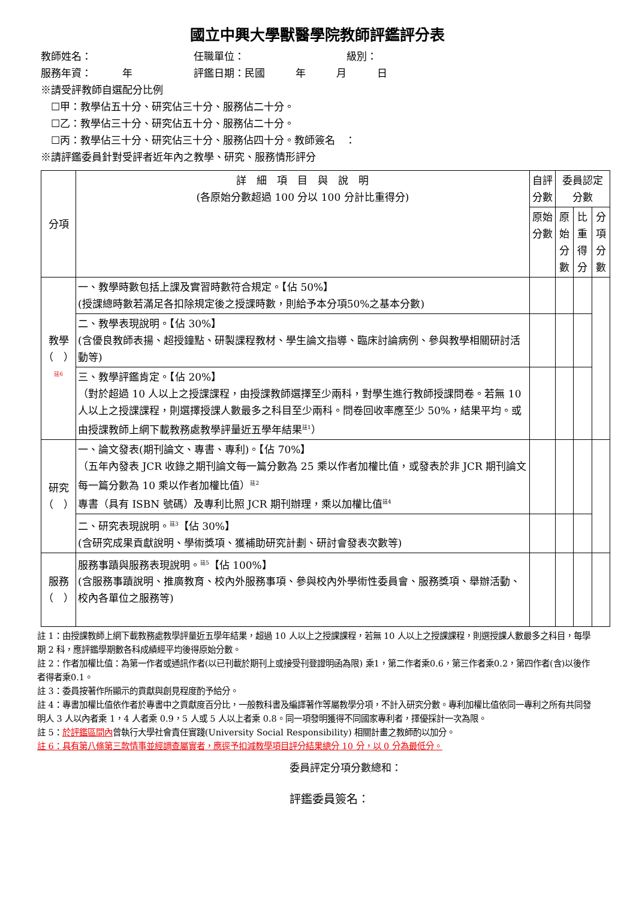國立中興大學獸醫學院教師評鑑評分表
教師姓名：　　　　　　　　　　任職單位：　　　　　　　　　　級別：
服務年資：　　　年　　　　　　評鑑日期：民國　　　年　　　月　　　日
※請受評教師自選配分比例
　☐甲：教學佔五十分、研究佔三十分、服務佔二十分。
　☐乙：教學佔三十分、研究佔五十分、服務佔二十分。
　☐丙：教學佔三十分、研究佔三十分、服務佔四十分。教師簽名　：
※請評鑑委員針對受評者近年內之教學、研究、服務情形評分
| 分項 | 詳 細 項 目 與 說 明 (各原始分數超過 100 分以 100 分計比重得分) | 自評分數 | 委員認定分數 | | |
| --- | --- | --- | --- | --- | --- |
| | | 原始分數 | 原始 分數 | 比重 得分 | 分項 分數 |
| 教學（ ） <sup>註6</sup> | 一、教學時數包括上課及實習時數符合規定。【佔 50%】 (授課總時數若滿足各扣除規定後之授課時數，則給予本分項50%之基本分數) | | | | |
| | 二、教學表現說明。【佔 30%】 (含優良教師表揚、超授鐘點、研製課程教材、學生論文指導、臨床討論病例、參與教學相關研討活動等) | | | | |
| | 三、教學評鑑肯定。【佔 20%】 （對於超過 10 人以上之授課課程，由授課教師選擇至少兩科，對學生進行教師授課問卷。若無 10 人以上之授課課程，則選擇授課人數最多之科目至少兩科。問卷回收率應至少 50%，結果平均。或由授課教師上網下載教務處教學評量近五學年結果<sup>註1</sup>） | | | | |
| 研究（ ） | 一、論文發表(期刊論文、專書、專利)。【佔 70%】 （五年內發表 JCR 收錄之期刊論文每一篇分數為 25 乘以作者加權比值，或發表於非 JCR 期刊論文每一篇分數為 10 乘以作者加權比值）<sup>註2</sup> 專書（具有 ISBN 號碼）及專利比照 JCR 期刊辦理，乘以加權比值<sup>註4</sup> | | | | |
| | 二、研究表現說明。<sup>註3</sup>【佔 30%】 (含研究成果貢獻說明、學術獎項、獲補助研究計劃、研討會發表次數等) | | | | |
| 服務（ ） | 服務事蹟與服務表現說明。<sup>註5</sup>【佔 100%】 (含服務事蹟說明、推廣教育、校內外服務事項、參與校內外學術性委員會、服務獎項、舉辦活動、校內各單位之服務等) | | | | |
註 1：由授課教師上網下載教務處教學評量近五學年結果，超過 10 人以上之授課課程，若無 10 人以上之授課課程，則選授課人數最多之科目，每學期 2 科，應評鑑學期數各科成績經平均後得原始分數。
註 2：作者加權比值：為第一作者或通訊作者(以已刊載於期刊上或接受刊登證明函為限) 乘1，第二作者乘0.6，第三作者乘0.2，第四作者(含)以後作者得者乘0.1。
註 3：委員按著作所顯示的貢獻與創見程度酌予給分。
註 4：專書加權比值依作者於專書中之貢獻度百分比，一般教科書及編譯著作等屬教學分項，不計入研究分數。專利加權比值依同一專利之所有共同發明人 3 人以內者乘 1，4 人者乘 0.9，5 人或 5 人以上者乘 0.8。同一項發明獲得不同國家專利者，擇優採計一次為限。
註 5：於評鑑區間內曾執行大學社會責任實踐(University Social Responsibility) 相關計畫之教師酌以加分。
註 6：具有第八條第三款情事並經調查屬實者，應逕予扣減教學項目評分結果總分 10 分，以 0 分為最低分。
委員評定分項分數總和：
評鑑委員簽名：